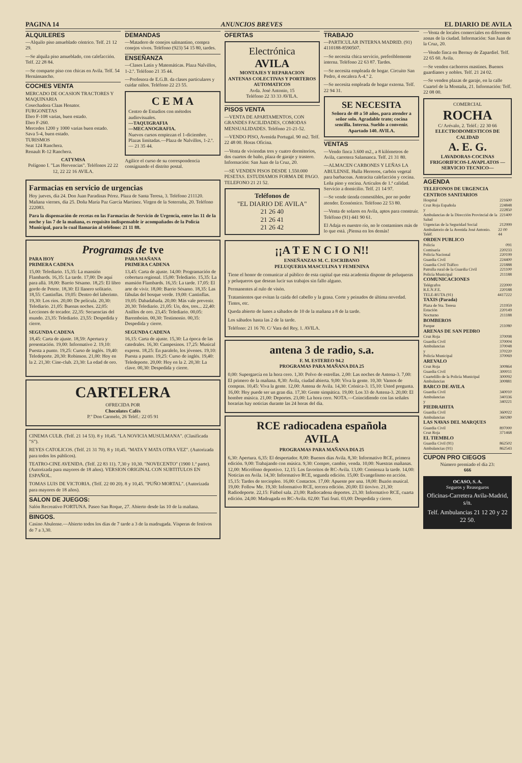PAGINA 14 ANUNCIOS BREVES EL DIARIO DE AVILA
ALQUILERES
—Alquilo piso amueblado céntrico. Telf. 21 12 29.
—Se alquila piso amueblado, con calefacción. Telf. 22 28 84.
—Se comparte piso con chicas en Avila. Telf. 54 Hernánsancho.
COCHES VENTA
MERCADO DE OCASION TRACTORES Y MAQUINARIA
Cosechadora Claas Henator.
FURGONETAS
Ebro F-108 varias, buen estado.
Ebro F-260.
Mercedes 1200 y 1000 varias buen estado.
Sava 5-4, buen estado.
TURISMOS
Seat 124 Ranchera.
Renault R-12 Ranchera.
CATYMSA
Polígono I. "Las Hervencias". Teléfonos 22 22 12, 22 22 16 AVILA.
DEMANDAS
—Matadero de conejos salmantino, compra conejos vivos. Teléfono (923) 54 15 80, tardes.
ENSEÑANZA
—Clases Latín y Matemáticas. Plaza Nalvillos, 1-2.º. Teléfono 21 35 44.
—Profesora de E.G.B. da clases particulares y cuidar niños. Teléfono 22 23 55.
C E M A
Centro de Estudios con métodos audiovisuales.
—TAQUIGRAFIA
—MECANOGRAFIA.
Nuevos cursos empiezan el 1-diciembre. Plazas limitadas.—Plaza de Nalvillos, 1-2.º.— 21 35 44.
Agilice el curso de su correspondencia consignando el distrito postal.
Farmacias en servicio de urgencias
Hoy jueves, día 24. Don Juan Paradinas Pérez. Plaza de Santa Teresa, 3. Teléfono 211120.
Mañana viernes, día 25. Doña María Paz García Martínez. Virgen de la Soterraña, 20. Teléfono 222083.
Para la dispensación de recetas en las Farmacias de Servicio de Urgencia, entre las 11 de la noche y las 7 de la mañana, es requisito indispensable ir acompañados de la Policía Municipal, para lo cual llamarán al teléfono: 21 11 88.
Programas de tve
PARA HOY
PRIMERA CADENA
15,00: Telediario. 15,35: La mansión Flambards. 16,35: La tarde. 17,00: De aquí para allá. 18,00: Barrio Sésamo. 18,25: El libro gordo de Petete. 18,30: El llanero solitario. 18,55: Cantinflas. 19,05: Dentro del laberinto. 19,30: Los ríos. 20,00: De película. 20,30: Telediario. 21,05: Buenas noches. 22,05: Lecciones de tocador. 22,35: Secuencias del mundo. 23,35: Telediario. 23,55: Despedida y cierre.
SEGUNDA CADENA
18,45: Carta de ajuste. 18,59: Apertura y presentación. 19,00: Informativo 2. 19,10: Puesta a punto. 19,25: Curso de inglés. 19,40: Teledeporte. 20,30: Robinson. 21,00: Hoy en la 2. 21,30: Cine-club. 23,30: La edad de oro.
PARA MAÑANA
PRIMERA CADENA
13,45: Carta de ajuste. 14,00: Programación de cobertura regional. 15,00: Telediario. 15,35: La mansión Flambards. 16,35: La tarde. 17,05: El arte de vivir. 18,00: Barrio Sésamo. 18,35: Las fábulas del bosque verde. 19,00: Cantinflas. 19,05: Dabadabada. 20,00: Más vale prevenir. 20,30: Telediario. 21,05: Un, dos, tres... 22,40: Anillos de oro. 23,45: Telediario. 00,05: Baremboim. 00,30: Testimonio. 00,35: Despedida y cierre.
SEGUNDA CADENA
16,15: Carta de ajuste. 15,30: La época de las catedrales. 16,30: Campesinos. 17,25: Musical express. 18,25: En paralelo, los jóvenes. 19,10: Puesta a punto. 19,25: Curso de inglés. 19,40: Teledeporte. 20,00: Hoy en la 2. 20,30: La clave. 00,30: Despedida y cierre.
CARTELERA
OFRECIDA POR
Chocolates Cafés
P.º Don Carmelo, 26 Teléf.: 22 05 91
CINEMA CULB. (Telf. 21 14 53). 8 y 10,45. "LA NOVICIA MUSULMANA". (Clasificada "S").
REYES CATOLICOS. (Telf. 21 31 70). 8 y 10,45. "MATA Y MATA OTRA VEZ". (Autorizada para todos los públicos).
TEATRO-CINE AVENIDA. (Telf. 22 83 11). 7,30 y 10,30. "NOVECENTO" (1900 1.ª parte). (Autorizada para mayores de 18 años). VERSION ORIGINAL CON SUBTITULOS EN ESPAÑOL.
TOMAS LUIS DE VICTORIA. (Telf. 22 00 20). 8 y 10,45. "PUÑO MORTAL". (Autorizada para mayores de 18 años).
SALON DE JUEGOS:
Salón Recreativo FORTUNA. Paseo San Roque, 27. Abierto desde las 10 de la mañana.
BINGOS.
Casino Abulense.—Abierto todos los días de 7 tarde a 3 de la madrugada. Vísperas de festivos de 7 a 3,30.
OFERTAS
Electrónica
AVILA
MONTAJES Y REPARACION ANTENAS COLECTIVAS Y PORTEROS AUTOMATICOS
Avda. José Antonio, 15
Teléfono 22 33 33 AVILA.
PISOS VENTA
—VENTA DE APARTAMENTOS, CON GRANDES FACILIDADES, COMODAS MENSUALIDADES. Teléfono 21-21-52.
—VENDO PISO, Avenida Portugal. 90 m2. Telf. 22 48 00. Horas Oficina.
—Venta de viviendas tres y cuatro dormitorios, dos cuartos de baño, plaza de garaje y trastero. Información: San Juan de la Cruz, 20.
—SE VENDEN PISOS DESDE 1.550.000 PESETAS. ESTUDIAMOS FORMA DE PAGO. TELEFONO 21 21 52.
Teléfonos de
"EL DIARIO DE AVILA"
21 26 40
21 26 41
21 26 42
TRABAJO
—PARTICULAR INTERNA MADRID. (91) 4110188-8590507.
—Se necesita chica servicio, preferiblemente interna. Teléfono 22 63 87. Tardes.
—Se necesita empleada de hogar. Circuito San Pedro, 4 escalera A-4.º 2.
—Se necesita empleada de hogar externa. Telf. 22 94 31.
SE NECESITA
Señora de 40 a 50 años, para atender a señor solo. Agradable trato; cocina sencilla. Interna. Sueldo a convenir. Apartado 140. AVILA.
VENTAS
—Vendo finca 3.600 m2., a 8 kilómetros de Avila, carretera Salamanca. Telf. 21 31 80.
—ALMACEN CARBONES Y LEÑAS LA ABULENSE. Hulla Herreros, carbón vegetal para barbacoas. Antracita calefacción y cocina. Leña pino y encina. Artículos de 1.ª calidad. Servicio a domicilio. Telf. 21 14 97.
—Se vende tienda comestibles, por no poder atender. Económico. Teléfono 22 53 80.
—Venta de solares en Avila, aptos para construir. Teléfono (91) 441 90 61.
El Adaja es nuestro río, no le contamines más de lo que está. ¡Piensa en los demás!
¡¡A T E N C I O N!!
ENSEÑANZAS M. C. ESCRIBANO
PELUQUERIA MASCULINA Y FEMENINA
Tiene el honor de comunicar al público de esta capital que esta academia dispone de peluqueras y peluqueros que desean lucir sus trabajos sin fallo alguno.
Permanentes al rulo de visón.
Tratamientos que evitan la caída del cabello y la grasa. Corte y peinados de última novedad. Tintes, etc.
Queda abierto de lunes a sábados de 10 de la mañana a 8 de la tarde.
Los sábados hasta las 2 de la tarde.
Teléfono: 21 16 70. C/ Vara del Rey, 1. AVILA.
antena 3 de radio, s.a.
F. M. ESTEREO 94.2
PROGRAMAS PARA MAÑANA DIA 25
0,00: Supergarcía en la hora cero. 1,30: Polvo de estrellas. 2,00: Las noches de Antena-3. 7,00: El primero de la mañana. 8,30: Avila, ciudad abierta. 9,00: Viva la gente. 10,30: Vamos de compras. 10,45: Viva la gente. 12,00: Antena de Avila. 14,30: Crónica-3. 15,10: Usted pregunta. 16,00: Hoy puede ser un gran día. 17,30: Gente simpática. 19,00: Los 33 de Antena-3. 20,00: El hombre música. 21,00: Deportes. 23,00: La hora cero. NOTA.—Coincidiendo con las señales horarias hay noticias durante las 24 horas del día.
RCE radiocadena española
AVILA
PROGRAMAS PARA MAÑANA DIA 25
6,30: Apertura. 6,35: El despertador. 8,00: Buenos días Avila. 8,30: Informativo RCE, primera edición. 9,00: Trabajando con música. 9,30: Compre, cambie, venda. 10,00: Nuestras mañanas. 12,00: Micrófono deportivo. 12,15: Los favoritos de RC-Avila. 13,00: Comienza la tarde. 14,00: Noticias en Avila. 14,30: Informativo RCE, segunda edición. 15,00: Evangelismo en acción. 15,15: Tardes de terciopleo. 16,00: Contactos. 17,00: Apueste por una. 18,00: Buzón musical. 19,00: Follow Me. 19,30: Informativo RCE, tercera edición. 20,00: El tiovivo. 21,30: Radiodeporte. 22,15: Fútbol sala. 23,00: Radiocadena deportes. 23,30: Informativo RCE, cuarta edición. 24,00: Madrugada en RC-Avila. 02,00: Tuti fruti. 03,00: Despedida y cierre.
—Venta de locales comerciales en diferentes zonas de la ciudad. Información: San Juan de la Cruz, 20.
—Vendo finca en Bernuy de Zapardiel. Telf. 22 65 60. Avila.
—Se venden cachorros mastines. Buenos guardianes y nobles. Telf. 21 24 02.
—Se venden plazas de garaje, en la calle Cuartel de la Montaña, 21. Información: Telf. 22 08 00.
COMERCIAL
ROCHA
C/ Arévalo, 2. Teléf.: 22 30 66
ELECTRODOMESTICOS DE CALIDAD
A. E. G.
LAVADORAS-COCINAS FRIGORIFICOS-LAVAPLATOS —SERVICIO TECNICO—
AGENDA
TELEFONOS DE URGENCIA
CENTROS SANITARIOS
Hospital 221600
Cruz Roja Española 224848
y 222850
Ambulancias de la Dirección Provincial de la Salud 221400
Urgencias de la Seguridad Social 212999
Ambulatorio de la Avenida José Antonio. Teléf. 22 00 44
ORDEN PUBLICO
Policía 091
Comisaría 220233
Policía Nacional 220199
Guardia Civil 224400
Guardia Civil Tráfico 221888
Patrulla rural de la Guardia Civil 221100
Policía Municipal 211188
COMUNICACIONES
Telégrafos 222000
R.E.N.F.E. 220188
TELE-RUTA (91) 4417222
TAXIS (Parada)
Plaza de Sta. Teresa 211959
Estación 220149
Nocturno 211188
BOMBEROS
Parque 211080
ARENAS DE SAN PEDRO
Cruz Roja 370098
Guardia Civil 370004
Ambulancias 370048
y 370220
Policía Municipal 370069
AREVALO
Cruz Roja 300864
Guardia Civil 300011
Cuartelillo de la Policía Municipal 300092
Ambulancias 300881
BARCO DE AVILA
Guardia Civil 340010
Ambulancias 340336
y 340221
PIEDRAHITA
Guardia Civil 360022
Ambulancias 360280
LAS NAVAS DEL MARQUES
Guardia Civil 897000
Cruz Roja 371468
EL TIEMBLO
Guardia Civil (91) 862502
Ambulancias (91) 862543
CUPON PRO CIEGOS
Número premiado el día 23:
666
OCASO, S. A.
Seguros y Reaseguros
Oficinas-Carretera Avila-Madrid, s/n.
Telf. Ambulancias 21 12 20 y 22 22 50.